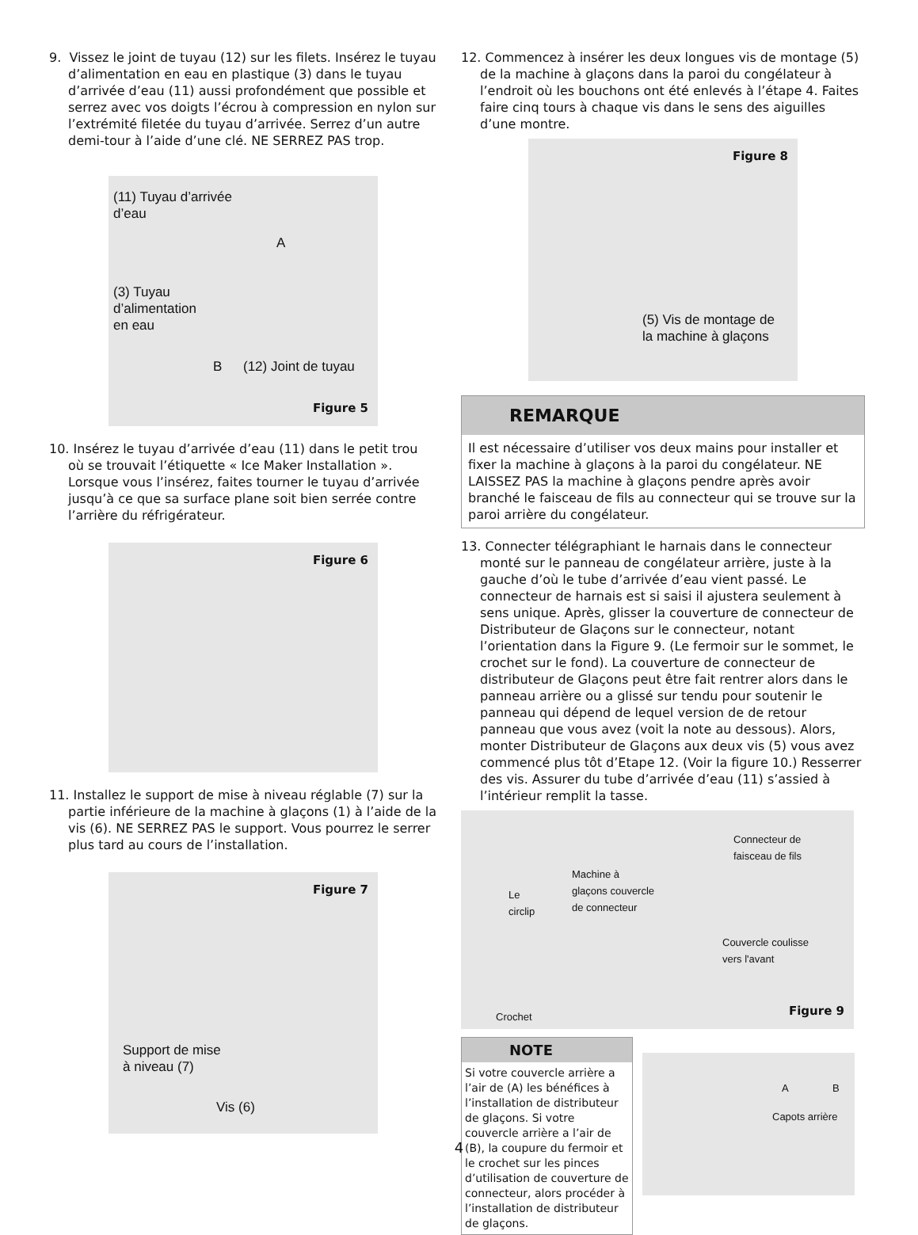9. Vissez le joint de tuyau (12) sur les filets. Insérez le tuyau d’alimentation en eau en plastique (3) dans le tuyau d’arrivée d’eau (11) aussi profondément que possible et serrez avec vos doigts l’écrou à compression en nylon sur l’extrémité filetée du tuyau d’arrivée. Serrez d’un autre demi-tour à l’aide d’une clé. NE SERREZ PAS trop.
(11) Tuyau d’arrivée
d’eau
A
(3) Tuyau
d’alimentation
en eau
B (12) Joint de tuyau
Figure 5
10. Insérez le tuyau d’arrivée d’eau (11) dans le petit trou où se trouvait l’étiquette « Ice Maker Installation ». Lorsque vous l’insérez, faites tourner le tuyau d’arrivée jusqu’à ce que sa surface plane soit bien serrée contre l’arrière du réfrigérateur.
Figure 6
11. Installez le support de mise à niveau réglable (7) sur la partie inférieure de la machine à glaçons (1) à l’aide de la vis (6). NE SERREZ PAS le support. Vous pourrez le serrer plus tard au cours de l’installation.
Figure 7
Support de mise
à niveau (7)
Vis (6)
12. Commencez à insérer les deux longues vis de montage (5) de la machine à glaçons dans la paroi du congélateur à l’endroit où les bouchons ont été enlevés à l’étape 4. Faites faire cinq tours à chaque vis dans le sens des aiguilles d’une montre.
Figure 8
(5) Vis de montage de
la machine à glaçons
REMARQUE
Il est nécessaire d’utiliser vos deux mains pour installer et fixer la machine à glaçons à la paroi du congélateur. NE LAISSEZ PAS la machine à glaçons pendre après avoir branché le faisceau de fils au connecteur qui se trouve sur la paroi arrière du congélateur.
13. Connecter télégraphiant le harnais dans le connecteur monté sur le panneau de congélateur arrière, juste à la gauche d’où le tube d’arrivée d’eau vient passé. Le connecteur de harnais est si saisi il ajustera seulement à sens unique. Après, glisser la couverture de connecteur de Distributeur de Glaçons sur le connecteur, notant l’orientation dans la Figure 9. (Le fermoir sur le sommet, le crochet sur le fond). La couverture de connecteur de distributeur de Glaçons peut être fait rentrer alors dans le panneau arrière ou a glissé sur tendu pour soutenir le panneau qui dépend de lequel version de de retour panneau que vous avez (voit la note au dessous). Alors, monter Distributeur de Glaçons aux deux vis (5) vous avez commencé plus tôt d’Etape 12. (Voir la figure 10.) Resserrer des vis. Assurer du tube d’arrivée d’eau (11) s’assied à l’intérieur remplit la tasse.
Le
circlip
Machine à
glaçons couvercle
de connecteur
Connecteur de
faisceau de fils
Couvercle coulisse
vers l'avant
Crochet Figure 9
NOTE
Si votre couvercle arrière a l’air de (A) les bénéfices à l’installation de distributeur de glaçons. Si votre couvercle arrière a l’air de (B), la coupure du fermoir et le crochet sur les pinces d’utilisation de couverture de connecteur, alors procéder à l’installation de distributeur de glaçons.
A B
Capots arrière
4